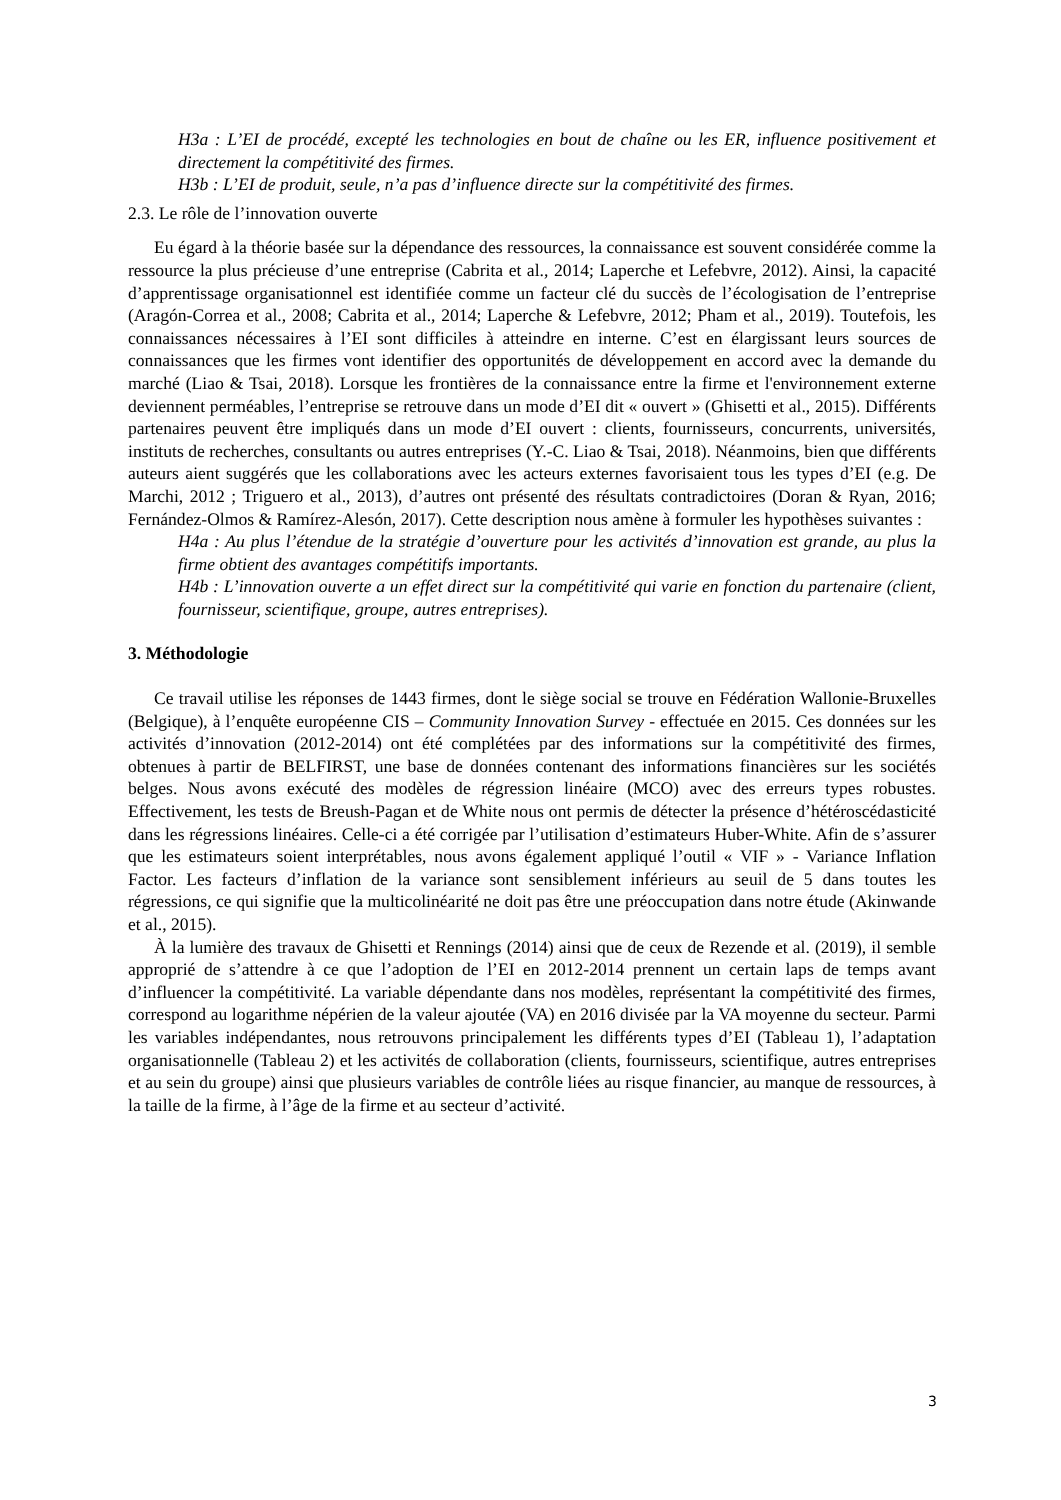H3a : L’EI de procédé, excepté les technologies en bout de chaîne ou les ER, influence positivement et directement la compétitivité des firmes.
H3b : L’EI de produit, seule, n’a pas d’influence directe sur la compétitivité des firmes.
2.3. Le rôle de l’innovation ouverte
Eu égard à la théorie basée sur la dépendance des ressources, la connaissance est souvent considérée comme la ressource la plus précieuse d’une entreprise (Cabrita et al., 2014; Laperche et Lefebvre, 2012). Ainsi, la capacité d’apprentissage organisationnel est identifiée comme un facteur clé du succès de l’écologisation de l’entreprise (Aragón-Correa et al., 2008; Cabrita et al., 2014; Laperche & Lefebvre, 2012; Pham et al., 2019). Toutefois, les connaissances nécessaires à l’EI sont difficiles à atteindre en interne. C’est en élargissant leurs sources de connaissances que les firmes vont identifier des opportunités de développement en accord avec la demande du marché (Liao & Tsai, 2018). Lorsque les frontières de la connaissance entre la firme et l'environnement externe deviennent perméables, l’entreprise se retrouve dans un mode d’EI dit « ouvert » (Ghisetti et al., 2015). Différents partenaires peuvent être impliqués dans un mode d’EI ouvert : clients, fournisseurs, concurrents, universités, instituts de recherches, consultants ou autres entreprises (Y.-C. Liao & Tsai, 2018). Néanmoins, bien que différents auteurs aient suggérés que les collaborations avec les acteurs externes favorisaient tous les types d’EI (e.g. De Marchi, 2012 ; Triguero et al., 2013), d’autres ont présenté des résultats contradictoires (Doran & Ryan, 2016; Fernández-Olmos & Ramírez-Alesón, 2017). Cette description nous amène à formuler les hypothèses suivantes :
H4a : Au plus l’étendue de la stratégie d’ouverture pour les activités d’innovation est grande, au plus la firme obtient des avantages compétitifs importants.
H4b : L’innovation ouverte a un effet direct sur la compétitivité qui varie en fonction du partenaire (client, fournisseur, scientifique, groupe, autres entreprises).
3. Méthodologie
Ce travail utilise les réponses de 1443 firmes, dont le siège social se trouve en Fédération Wallonie-Bruxelles (Belgique), à l’enquête européenne CIS – Community Innovation Survey - effectuée en 2015. Ces données sur les activités d’innovation (2012-2014) ont été complétées par des informations sur la compétitivité des firmes, obtenues à partir de BELFIRST, une base de données contenant des informations financières sur les sociétés belges. Nous avons exécuté des modèles de régression linéaire (MCO) avec des erreurs types robustes. Effectivement, les tests de Breush-Pagan et de White nous ont permis de détecter la présence d’hétéroscédasticité dans les régressions linéaires. Celle-ci a été corrigée par l’utilisation d’estimateurs Huber-White. Afin de s’assurer que les estimateurs soient interprétables, nous avons également appliqué l’outil « VIF » - Variance Inflation Factor. Les facteurs d’inflation de la variance sont sensiblement inférieurs au seuil de 5 dans toutes les régressions, ce qui signifie que la multicolinéarité ne doit pas être une préoccupation dans notre étude (Akinwande et al., 2015).
À la lumière des travaux de Ghisetti et Rennings (2014) ainsi que de ceux de Rezende et al. (2019), il semble approprié de s’attendre à ce que l’adoption de l’EI en 2012-2014 prennent un certain laps de temps avant d’influencer la compétitivité. La variable dépendante dans nos modèles, représentant la compétitivité des firmes, correspond au logarithme népérien de la valeur ajoutée (VA) en 2016 divisée par la VA moyenne du secteur. Parmi les variables indépendantes, nous retrouvons principalement les différents types d’EI (Tableau 1), l’adaptation organisationnelle (Tableau 2) et les activités de collaboration (clients, fournisseurs, scientifique, autres entreprises et au sein du groupe) ainsi que plusieurs variables de contrôle liées au risque financier, au manque de ressources, à la taille de la firme, à l’âge de la firme et au secteur d’activité.
3